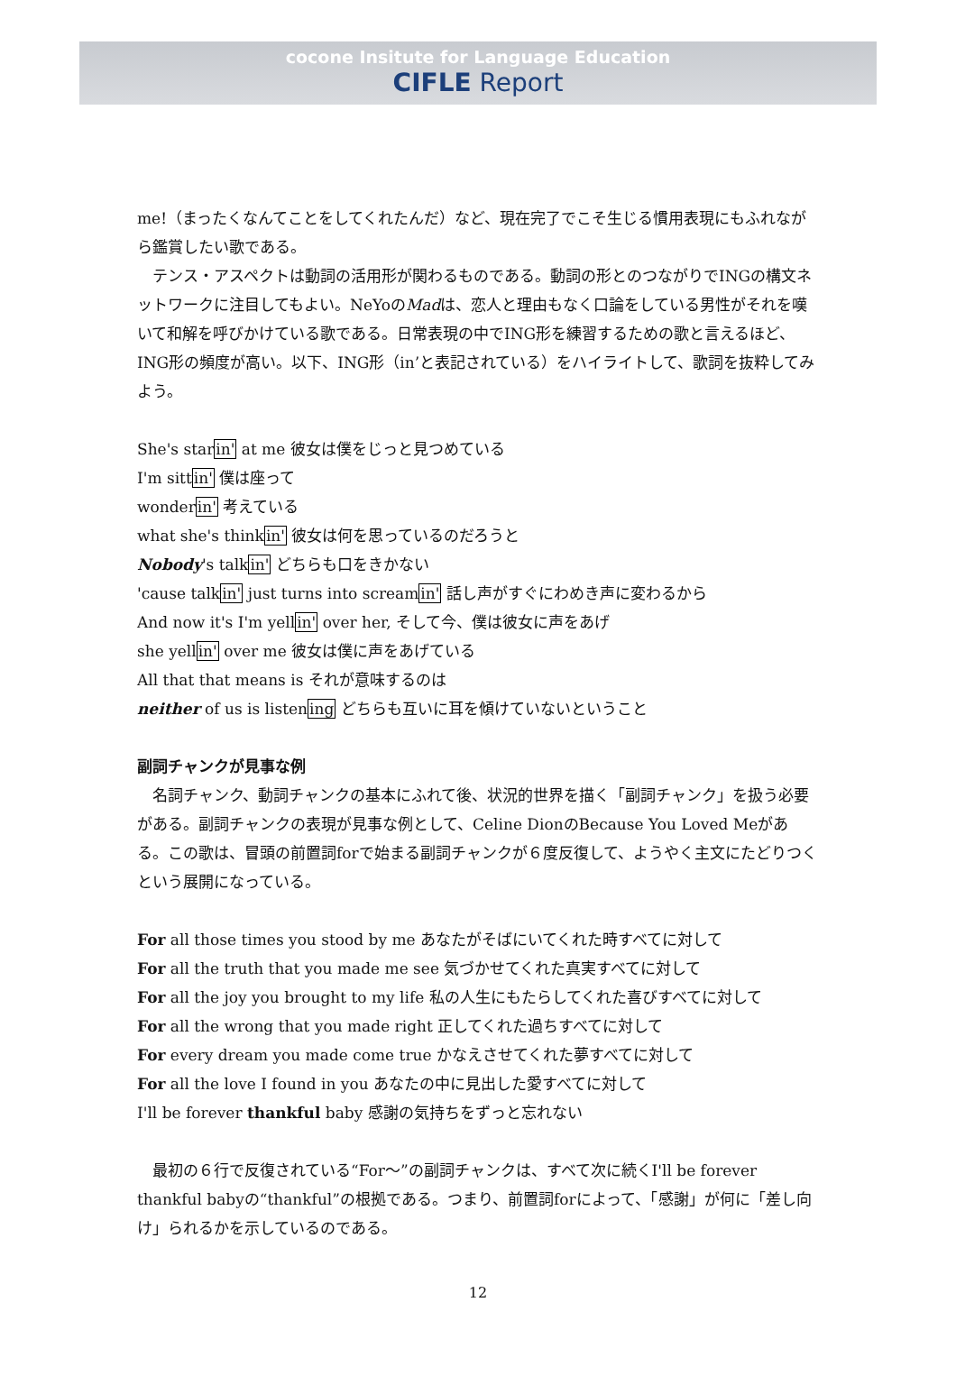cocone Insitute for Language Education
CIFLE Report
me!（まったくなんてことをしてくれたんだ）など、現在完了でこそ生じる慣用表現にもふれながら鑑賞したい歌である。
テンス・アスペクトは動詞の活用形が関わるものである。動詞の形とのつながりでINGの構文ネットワークに注目してもよい。NeYoのMadは、恋人と理由もなく口論をしている男性がそれを嘆いて和解を呼びかけている歌である。日常表現の中でING形を練習するための歌と言えるほど、ING形の頻度が高い。以下、ING形（in’と表記されている）をハイライトして、歌詞を抜粋してみよう。
She's starin' at me 彼女は僕をじっと見つめている
I'm sittin' 僕は座って
wonderin' 考えている
what she's thinkin' 彼女は何を思っているのだろうと
Nobody's talkin' どちらも口をきかない
'cause talkin' just turns into screamin' 話し声がすぐにわめき声に変わるから
And now it's I'm yellin' over her, そして今、僕は彼女に声をあげ
she yellin' over me 彼女は僕に声をあげている
All that that means is それが意味するのは
neither of us is listening どちらも互いに耳を傾けていないということ
副詞チャンクが見事な例
名詞チャンク、動詞チャンクの基本にふれて後、状況的世界を描く「副詞チャンク」を扱う必要がある。副詞チャンクの表現が見事な例として、Celine DionのBecause You Loved Meがある。この歌は、冒頭の前置詞forで始まる副詞チャンクが６度反復して、ようやく主文にたどりつくという展開になっている。
For all those times you stood by me あなたがそばにいてくれた時すべてに対して
For all the truth that you made me see 気づかせてくれた真実すべてに対して
For all the joy you brought to my life 私の人生にもたらしてくれた喜びすべてに対して
For all the wrong that you made right 正してくれた過ちすべてに対して
For every dream you made come true かなえさせてくれた夢すべてに対して
For all the love I found in you あなたの中に見出した愛すべてに対して
I'll be forever thankful baby 感謝の気持ちをずっと忘れない
最初の６行で反復されている“For～”の副詞チャンクは、すべて次に続くI'll be forever thankful babyの“thankful”の根拠である。つまり、前置詞forによって、「感謝」が何に「差し向け」られるかを示しているのである。
12